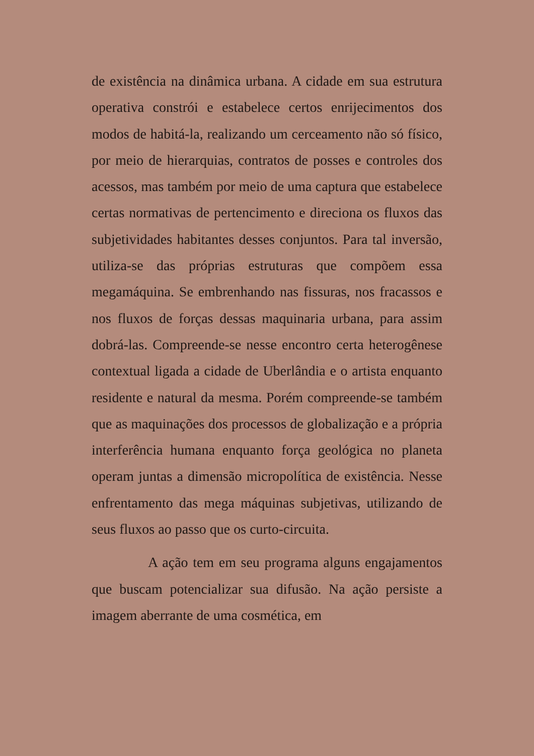de existência na dinâmica urbana. A cidade em sua estrutura operativa constrói e estabelece certos enrijecimentos dos modos de habitá-la, realizando um cerceamento não só físico, por meio de hierarquias, contratos de posses e controles dos acessos, mas também por meio de uma captura que estabelece certas normativas de pertencimento e direciona os fluxos das subjetividades habitantes desses conjuntos. Para tal inversão, utiliza-se das próprias estruturas que compõem essa megamáquina. Se embrenhando nas fissuras, nos fracassos e nos fluxos de forças dessas maquinaria urbana, para assim dobrá-las. Compreende-se nesse encontro certa heterogênese contextual ligada a cidade de Uberlândia e o artista enquanto residente e natural da mesma. Porém compreende-se também que as maquinações dos processos de globalização e a própria interferência humana enquanto força geológica no planeta operam juntas a dimensão micropolítica de existência. Nesse enfrentamento das mega máquinas subjetivas, utilizando de seus fluxos ao passo que os curto-circuita.
A ação tem em seu programa alguns engajamentos que buscam potencializar sua difusão. Na ação persiste a imagem aberrante de uma cosmética, em